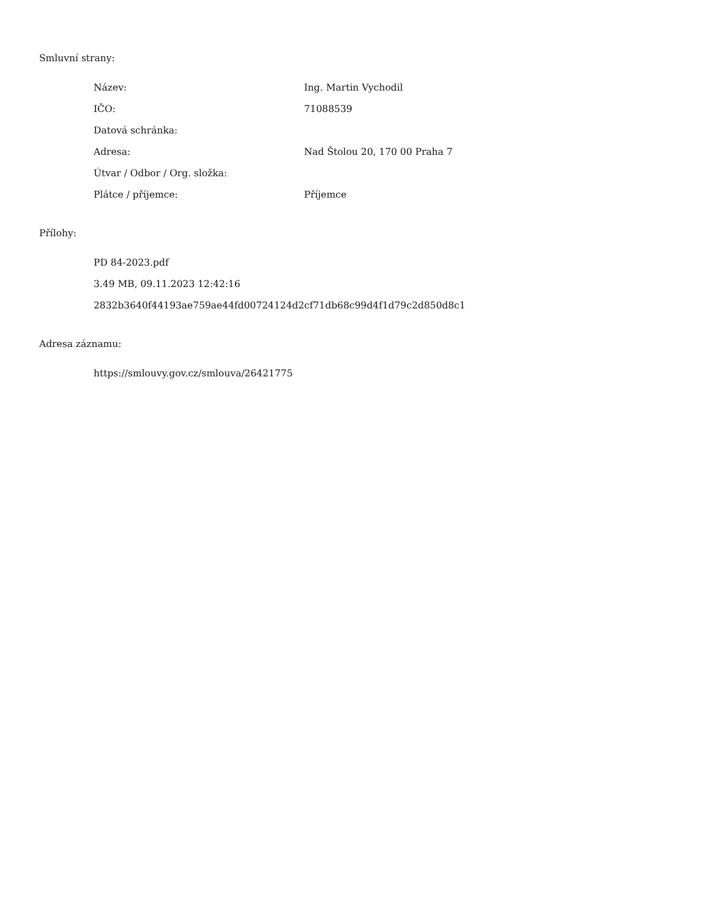Smluvní strany:
| Název: | Ing. Martin Vychodil |
| IČO: | 71088539 |
| Datová schránka: | |
| Adresa: | Nad Štolou 20, 170 00 Praha 7 |
| Útvar / Odbor / Org. složka: | |
| Plátce / příjemce: | Příjemce |
Přílohy:
PD 84-2023.pdf
3.49 MB, 09.11.2023 12:42:16
2832b3640f44193ae759ae44fd00724124d2cf71db68c99d4f1d79c2d850d8c1
Adresa záznamu:
https://smlouvy.gov.cz/smlouva/26421775